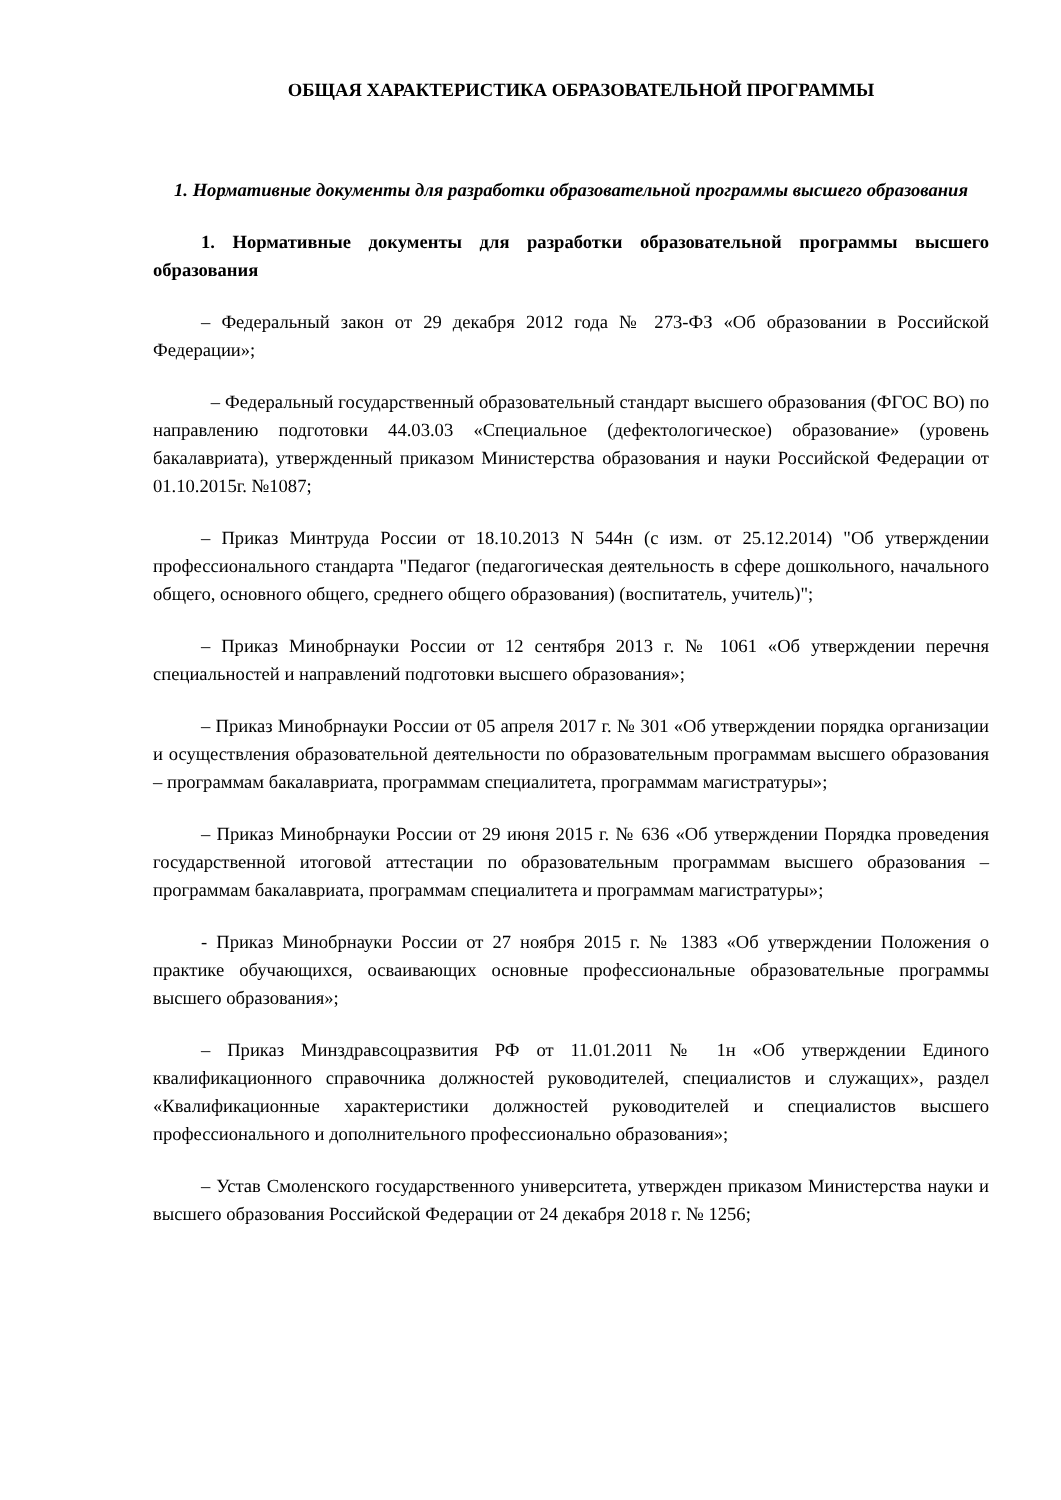ОБЩАЯ ХАРАКТЕРИСТИКА ОБРАЗОВАТЕЛЬНОЙ ПРОГРАММЫ
1. Нормативные документы для разработки образовательной программы высшего образования
1. Нормативные документы для разработки образовательной программы высшего образования
– Федеральный закон от 29 декабря 2012 года № 273-ФЗ «Об образовании в Российской Федерации»;
– Федеральный государственный образовательный стандарт высшего образования (ФГОС ВО) по направлению подготовки 44.03.03 «Специальное (дефектологическое) образование» (уровень бакалавриата), утвержденный приказом Министерства образования и науки Российской Федерации от 01.10.2015г. №1087;
– Приказ Минтруда России от 18.10.2013 N 544н (с изм. от 25.12.2014) "Об утверждении профессионального стандарта "Педагог (педагогическая деятельность в сфере дошкольного, начального общего, основного общего, среднего общего образования) (воспитатель, учитель)";
– Приказ Минобрнауки России от 12 сентября 2013 г. № 1061 «Об утверждении перечня специальностей и направлений подготовки высшего образования»;
– Приказ Минобрнауки России от 05 апреля 2017 г. № 301 «Об утверждении порядка организации и осуществления образовательной деятельности по образовательным программам высшего образования – программам бакалавриата, программам специалитета, программам магистратуры»;
– Приказ Минобрнауки России от 29 июня 2015 г. № 636 «Об утверждении Порядка проведения государственной итоговой аттестации по образовательным программам высшего образования – программам бакалавриата, программам специалитета и программам магистратуры»;
- Приказ Минобрнауки России от 27 ноября 2015 г. № 1383 «Об утверждении Положения о практике обучающихся, осваивающих основные профессиональные образовательные программы высшего образования»;
– Приказ Минздравсоцразвития РФ от 11.01.2011 № 1н «Об утверждении Единого квалификационного справочника должностей руководителей, специалистов и служащих», раздел «Квалификационные характеристики должностей руководителей и специалистов высшего профессионального и дополнительного профессионально образования»;
– Устав Смоленского государственного университета, утвержден приказом Министерства науки и высшего образования Российской Федерации от 24 декабря 2018 г. № 1256;